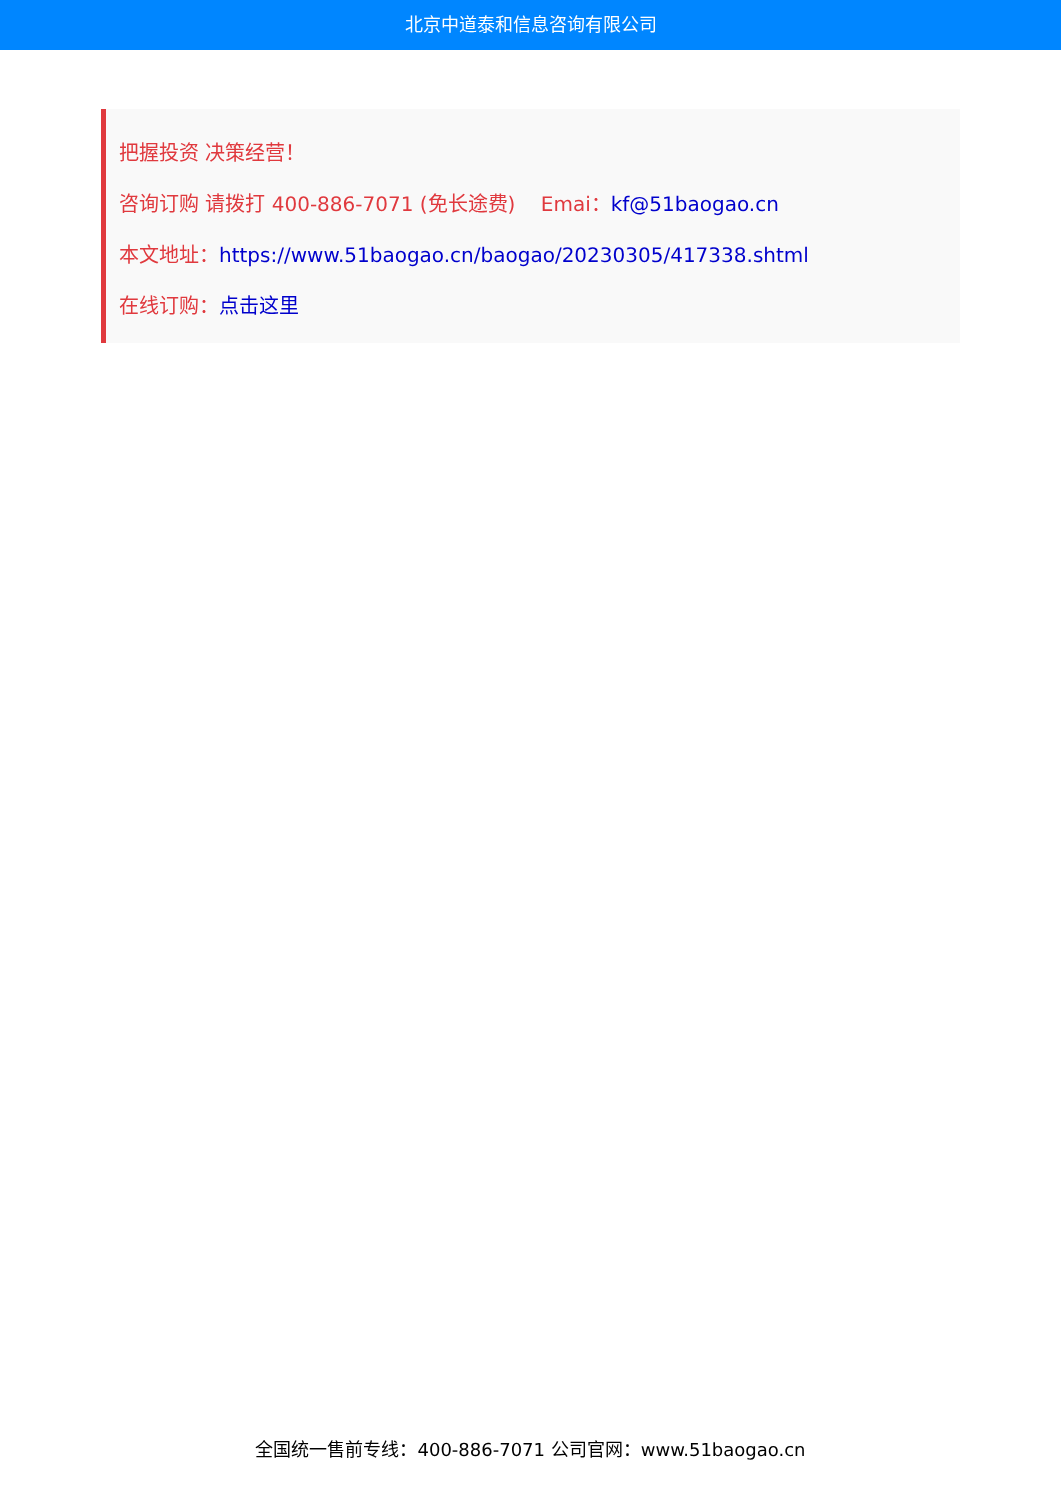北京中道泰和信息咨询有限公司
把握投资 决策经营！
咨询订购 请拨打 400-886-7071 (免长途费) Emai：kf@51baogao.cn
本文地址：https://www.51baogao.cn/baogao/20230305/417338.shtml
在线订购：点击这里
全国统一售前专线：400-886-7071 公司官网：www.51baogao.cn